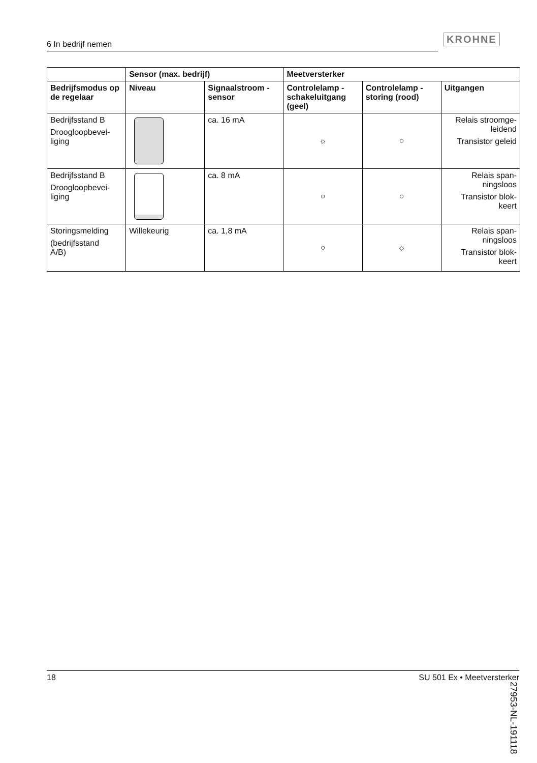6 In bedrijf nemen KROHNE
| | Sensor (max. bedrijf) | | Meetversterker | | |
| --- | --- | --- | --- | --- | --- |
| Bedrijfsmodus op de regelaar | Niveau | Signaalstroom - sensor | Controlelamp - schakeluitgang (geel) | Controlelamp - storing (rood) | Uitgangen |
| Bedrijfsstand B Droogloopbevei- liging | | ca. 16 mA | ☼ | ○ | Relais stroomge- leidend Transistor geleid |
| Bedrijfsstand B Droogloopbevei- liging | | ca. 8 mA | ○ | ○ | Relais span- ningsloos Transistor blok- keert |
| Storingsmelding (bedrijfsstand A/B) | Willekeurig | ca. 1,8 mA | ○ | ☼ | Relais span- ningsloos Transistor blok- keert |
27953-NL-191118
18 SU 501 Ex • Meetversterker